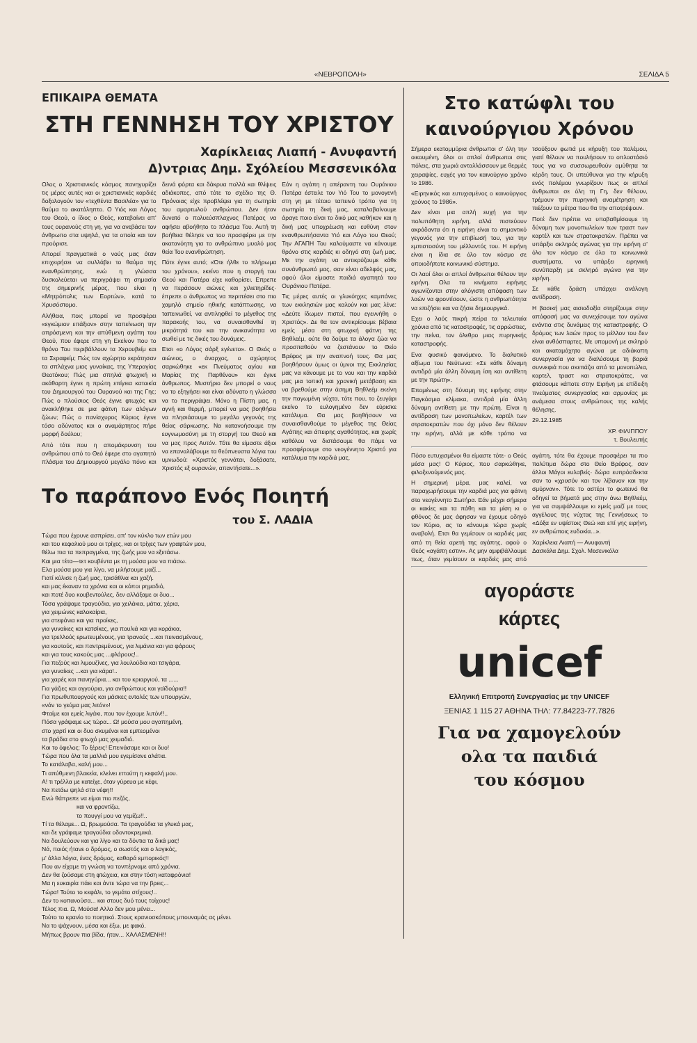«ΝΕΒΡΟΠΟΛΗ» ΣΕΛΙΔΑ 5
ΕΠΙΚΑΙΡΑ ΘΕΜΑΤΑ
ΣΤΗ ΓΕΝΝΗΣΗ ΤΟΥ ΧΡΙΣΤΟΥ
Χαρίκλειας Λιαπή - Ανυφαντή
Δ)ντριας Δημ. Σχόλείου Μεσσενικόλα
Ολος ο Χριστιανικός κόσμος πανηγυρίζει τις μέρες αυτές και οι χριστιανικές καρδιές δοξολογούν τον «τεχθέντα Βασιλέα» για το θαύμα το ακατάληπτο. Ο Υιός και Λόγος του Θεού, ο ίδιος ο Θεός, κατεβαίνει απ' τους ουρανούς στη γη, για να ανεβάσει τον άνθρωπο στα υψηλά, για τα οποία και τον προόρισε.
Απορεί πραγματικά ο νούς μας όταν επιχειρήσει να συλλάβει το θαύμα της ενανθρώπησης, ενώ η γλώσσα δυσκολεύεται να περιγράψει τη σημασία της σημερινής μέρας, που είναι η «Μητρόπολις των Εορτών», κατά το Χρυσόστομο.
Αλήθεια, ποις μπορεί να προσφέρει «εγκώμιον επάξιον» στην ταπείνωση την απρόσμενη και την απύθμενη αγάπη του Θεού, που έφερε στη γη Εκείνον που το θρόνο Του περιβάλλουν τα Χερουβείμ και τα Σεραφείμ; Πώς τον αχώρητο εκράτησαν τα σπλάχνα μιας γυναίκας, της Υπεραγίας Θεοτόκου; Πώς μια σπηλιά φτωχική κι ακάθαρτη έγινε η πρώτη επίγεια κατοικία του Δημιουργού του Ουρανού και της Γης; Πώς ο πλούσιος Θεός έγινε φτωχός και ανακλήθηκε σε μια φάτνη των αλόγων ζώων; Πώς ο πανίσχυρος Κύριος έγινε τόσο αδύνατος και ο αναμάρτητος πήρε μορφή δούλου;
Από τότε που η απομάκρυνση του ανθρώπου από το Θεό έφερε στο αγαπητό πλάσμα του Δημιουργού μεγάλο πόνο και δεινά φόρτα και δάκρυα πολλά και θλίψεις αδιάκοπες, από τότε το σχέδιο της Θ. Πρόνοιας είχε προβλέψει για τη σωτηρία του αμαρτωλού ανθρώπου. Δεν ήταν δυνατό ο πολυεύσπλαχνος Πατέρας να αφήσει αβοήθητο το πλάσμα Του. Αυτή τη βοήθεια θέλησε να του προσφέρει με την ακατανόητη για το ανθρώπινο μυαλό μας θεία Του ενανθρώπηση.
Πότε έγινε αυτό; «Ότε ήλθε το πλήρωμα του χρόνου», εκείνο που η στοργή του Θεού και Πατέρα είχε καθορίσει. Επρεπε να περάσουν αιώνες και χιλιετηρίδες· έπρεπε ο άνθρωπος να περιπέσει στο πιο χαμηλό σημείο ηθικής κατάπτωσης, να ταπεινωθεί, να αντιληφθεί το μέγεθος της παρακοής του, να συναισθανθεί τη μικρότητά του και την ανικανότητα να σωθεί με τις δικές του δυνάμεις.
Ετσι «ο Λόγος σάρξ εγένετο». Ο Θεός ο αιώνιος, ο άναρχος, ο αχώρητος σαρκώθηκε «εκ Πνεύματος αγίου και Μαρίας της Παρθένου» και έγινε άνθρωπος. Μυστήριο δεν μπορεί ο νους να το εξηγήσει και είναι αδύνατο η γλώσσα να το περιγράψει. Μόνο η Πίστη μας, η αγνή και θερμή, μπορεί να μας βοηθήσει να πλησιάσουμε το μεγάλο γεγονός της θείας σάρκωσης. Να κατανοήσουμε την ευγνωμοσύνη με τη στοργή του Θεού και να μας προς Αυτόν. Τότε θα είμαστε άξιοι να επαναλάβουμε τα θεόπνευστα λόγια του υμνωδού: «Χριστός γεννάται, δοξάσατε, Χριστός εξ ουρανών, απαντήσατε...».
Εάν η αγάπη η απέραντη του Ουράνιου Πατέρα έστειλε τον Υιό Του το μονογενή στη γη με τέτοιο ταπεινό τρόπο για τη σωτηρία τη δική μας, καταλαβαίνουμε άραγε ποιο είναι το δικό μας καθήκον και η δική μας υποχρέωση και ευθύνη στον ενανθρωπήσαντα Υιό και Λόγο του Θεού; Την ΑΓΑΠΗ Του καλούμαστε να κάνουμε θρόνο στις καρδιές κι οδηγό στη ζωή μας. Με την αγάπη να αντικρύζουμε κάθε συνάνθρωπό μας, σαν είναι αδελφός μας, αφού όλοι είμαστε παιδιά αγαπητά του Ουράνιου Πατέρα.
Τις μέρες αυτές οι γλυκόηχες καμπάνες των εκκλησιών μας καλούν και μας λένε: «Δεύτε ίδωμεν πιστοί, που εγεννήθη ο Χριστός». Δε θα τον αντικρίσουμε βέβαια εμείς μέσα στη φτωχική φάτνη της Βηθλεέμ, ούτε θα δούμε τα άλογα ζώα να προσπαθούν να ζεστάνουν το Θείο Βρέφος με την αναπνοή τους. Θα μας βοηθήσουν όμως οι ύμνοι της Εκκλησίας μας να κάνουμε με το νου και την καρδιά μας μια τοπική και χρονική μετάβαση και να βρεθούμε στην άσημη Βηθλεέμ εκείνη την παγωμένη νύχτα, τότε που, το ζευγάρι εκείνο το ευλογημένο δεν εύρισκε κατάλυμα. Θα μας βοηθήσουν να συναισθανθούμε το μέγεθος της Θείας Αγάπης και άπειρης αγαθότητας, και χωρίς καθόλου να διστάσουμε θα πάμε να προσφέρουμε στο νεογέννητο Χριστό για κατάλυμα την καρδιά μας.
Το παράπονο Ενός Ποιητή
του Σ. ΛΑΔΙΑ
Τώρα που έχουνε ασπρίσει, απ' τον κύκλο των ετών μου
και του κεφαλιού μου οι τρίχες, και οι τρίχες των γραφτών μου,
θέλω πια τα πεπραγμένα, της ζωής μου να εξετάσω.
Και μια τέτα—τετ κουβέντα με τη μούσα μου να πιάσω.
Ελα μούσα μου για λίγο, να μιλήσουμε μαζί...
Γιατί κύλισε η ζωή μας, τρισάθλια και χαζή.
και μας έκαναν τα χρόνια και οι κόποι ρημαδιό,
και ποτέ δυο κουβεντούλες, δεν αλλάξαμε οι δυο...
Τόσα γράψαμε τραγούδια, για χειλάκια, μάτια, χέρια,
για χειμώνες καλοκαίρια,
για στεφάνια και για προίκες,
για γυναίκες και κατσίκες, για πουλιά και για κοράκια,
για τρελλούς ερωτευμένους, για τρανούς ...και πεινασμένους,
για κουτούς, και παντρεμένους, για λιμάνια και για φάρους
και για τους κακούς μας ...φλάρους!..
Για πεζούς και λιμουζίνες, για λουλούδια και τσιγάρα,
για γυναίκες ...και για κάρα!..
για χαρές και πανηγύρια... και του κριαργιού, τα ......
Για γάζιες και αγγούρια, για ανθρώπους και γαϊδούρια!!
Για πρωθυπουργούς και μάσκες εντολές των υπουργών,
«νάν το γεύμα μας λιτόν»!
Φταίμε και εμείς λιγάκι, που τον έχουμε λυτόν!!..
Πόσα γράψαμε ως τώρα... Ω! μούσα μου αγαπημένη,
στο χαρτί και οι δυο σκυμένοι και εμπεομένοι
τα βράδια στο φτωχό μας χειμαδιό.
Και το όφελος; Το ξέρεις! Επεινάσαμε και οι δυο!
Τώρα που όλα τα μαλλιά μου εγεμίσανε αλάτια.
Το κατάλαβα, καλή μου...
Τι απύθμενη βλακεία, κλείνει εττούτη η κεφαλή μου.
Α! τι τρέλλα με κατείχε, όταν γύρευα με κέφι,
Να πετάω ψηλά στα νέφη!!
Ενώ θάπρεπε να είμαι πιο πεζός,
και να φροντίζω,
το πουγγί μου να γεμίζω!!..
Τί τα θέλαμε... Ω, βρωμούσα. Τα τραγούδια τα γλυκά μας,
και δε γράφαμε τραγούδια οδοντοκρεμικά.
Να δουλεύουν και για λίγο και τα δόντια τα δικά μας!
Νά, ποιός ήτανε ο δρόμος, ο σωστός και ο λογικός,
μ' άλλα λόγια, ένας δρόμος, καθαρά εμπορικός!!
Που αν είχαμε τη γνώση να τονπέρναμε από χρόνια.
Δεν θα ζούσαμε στη φτώχεια, και στην τόση καταφρόνια!
Μα η ευκαιρία πάει και άντε τώρα να την βρεις...
Τώρα! Τούτο το κεφάλι, το γεμάτο στίχους!..
Δεν το κοπανούσα... και στους δυό τους τοίχους!
Τέλος πια. Ω, Μούσα! Αλλο δεν μου μένει...
Τούτο το κρανίο το ποιητικό. Στους κρανιοσκόπους μπουναμάς ας μένει.
Να το ψάχνουν, μέσα και έξω, με φακό.
Μήπως βρουν πια βίδα, ήταν... ΧΑΛΑΣΜΕΝΗ!!
Στο κατώφλι του
καινούργιου Χρόνου
Σήμερα εκατομμύρια άνθρωποι σ' όλη την οικουμένη, όλοι οι απλοί άνθρωποι στις πόλεις, στα χωριά ανταλλάσσουν με θερμές χειραψίες, ευχές για τον καινούργιο χρόνο το 1986.
«Ειρηνικός και ευτυχισμένος ο καινούργιος χρόνος το 1986».
Δεν είναι μια απλή ευχή για την πολυπόθητη ειρήνη, αλλά πιστεύουν ακράδαντα ότι η ειρήνη είναι το σημαντικό γεγονός για την επιβίωσή του, για την εμπιστοσύνη του μέλλοντός του. Η ειρήνη είναι η ίδια σε όλο τον κόσμο σε οποιοδήποτε κοινωνικό σύστημα.
Οι λαοί όλοι οι απλοί άνθρωποι θέλουν την ειρήνη. Ολα τα κινήματα ειρήνης αγωνίζονται στην αλόγιστη απόφαση των λαών να φροντίσουν, ώστε η ανθρωπότητα να επιζήσει και να ζήσει δημιουργικά.
Εχει ο λαός πικρή πείρα τα τελευταία χρόνια από τις καταστροφές, τις αρρώστιες, την πείνα, τον όλεθρο μιας πυρηνικής καταστροφής.
Ενα φυσικό φαινόμενο. Το διαλυτικό αξίωμα του Νεύτωνα: «Σε κάθε δύναμη αντιδρά μία άλλη δύναμη ίση και αντίθετη με την πρώτη».
Επομένως στη δύναμη της ειρήνης στην Παγκόσμια κλίμακα, αντιδρά μία άλλη δύναμη αντίθετη με την πρώτη. Είναι η αντίδραση των μονοπωλείων, καρτέλ των στρατοκρατών που όχι μόνο δεν θέλουν την ειρήνη, αλλά με κάθε τρόπο να τσούξουν φωτιά με κήρυξη του πολέμου, γιατί θέλουν να πουλήσουν το οπλοστάσιό τους για να συσσωρευθούν αμύθητα τα κέρδη τους. Οι υπεύθυνοι για την κήρυξη ενός πολέμου γνωρίζουν πως οι απλοί άνθρωποι σε όλη τη Γη, δεν θέλουν, τρέμουν την πυρηνική αναμέτρηση και πιέζουν τα μέτρα που θα την αποτρέψουν.
Ποτέ δεν πρέπει να υποβαθμίσουμε τη δύναμη των μονοπωλείων των τραστ των καρτέλ και των στρατοκρατών. Πρέπει να υπάρξει σκληρός αγώνας για την ειρήνη σ' όλο τον κόσμο σε όλα τα κοινωνικά συστήματα, να υπάρξει ειρηνική συνύπαρξη με σκληρό αγώνα για την ειρήνη.
Σε κάθε δράση υπάρχει ανάλογη αντίδραση.
Η βασική μας αισιοδοξία στηρίζουμε στην απόφασή μας να συνεχίσουμε τον αγώνα ενάντια στις δυνάμεις της καταστροφής. Ο δρόμος των λαών προς το μέλλον του δεν είναι ανθόσπαρτες. Με υπομονή με σκληρό και ακαταμάχητο αγώνα με αδιάκοπη συνεργασία για να διαλύσουμε τη βαριά συννεφιά που σκεπάζει από τα μονοπώλια, καρτελ, τραστ και στρατοκράτες, να φτάσουμε κάποτε στην Ειρήνη με επίδειξη πνεύματος συνεργασίας και αρμονίας με ανάμεσα στους ανθρώπους της καλής θέλησης.
29.12.1985
ΧΡ. ΦΙΛΙΠΠΟΥ
τ. Βουλευτής
Πόσο ευτυχισμένοι θα είμαστε τότε· ο Θεός μέσα μας! Ο Κύριος, που σαρκώθηκε, φιλοξενούμενός μας.
Η σημερινή μέρα, μας καλεί, να παραχωρήσουμε την καρδιά μας για φάτνη στο νεογέννητο Σωτήρα. Εάν μέχρι σήμερα οι κακίες και τα πάθη και τα μίση κι ο φθόνος δε μας άφησαν να έχουμε οδηγό τον Κύριο, ας το κάνουμε τώρα χωρίς αναβολή. Ετσι θα γεμίσουν οι καρδιές μας από τη θεία αρετή της αγάπης, αφού ο Θεός «αγάπη εστιν». Ας μην αμφιβάλλουμε πως, όταν γεμίσουν οι καρδιές μας από αγάπη, τότε θα έχουμε προσφέρει τα πιο πολύτιμα δώρα στο Θείο Βρέφος, σαν άλλοι Μάγοι ευλαβείς· δώρα ευπρόσδεκτα σαν το «χρυσόν και τον λίβανον και την σμύρναν». Τότε το αστέρι το φωτεινό θα οδηγεί τα βήματά μας στην άνω Βηθλεέμ, για να συμψάλλουμε κι εμείς μαζί με τους αγγέλους της νύχτας της Γεννήσεως το «Δόξα εν υψίστοις Θεώ και επί γης ειρήνη, εν ανθρώποις ευδοκία...».
Χαρίκλεια Λιαπή — Ανυφαντή
Δασκάλα Δημ. Σχολ. Μεσενικόλα
αγοράστε
κάρτες
unicef
Ελληνική Επιτροπή Συνεργασίας με την UNICEF
ΞΕΝΙΑΣ 1 115 27 ΑΘΗΝΑ ΤΗΛ: 77.84223-77.7826
Για να χαμογελούν
ολα τα παιδιά
του κόσμου